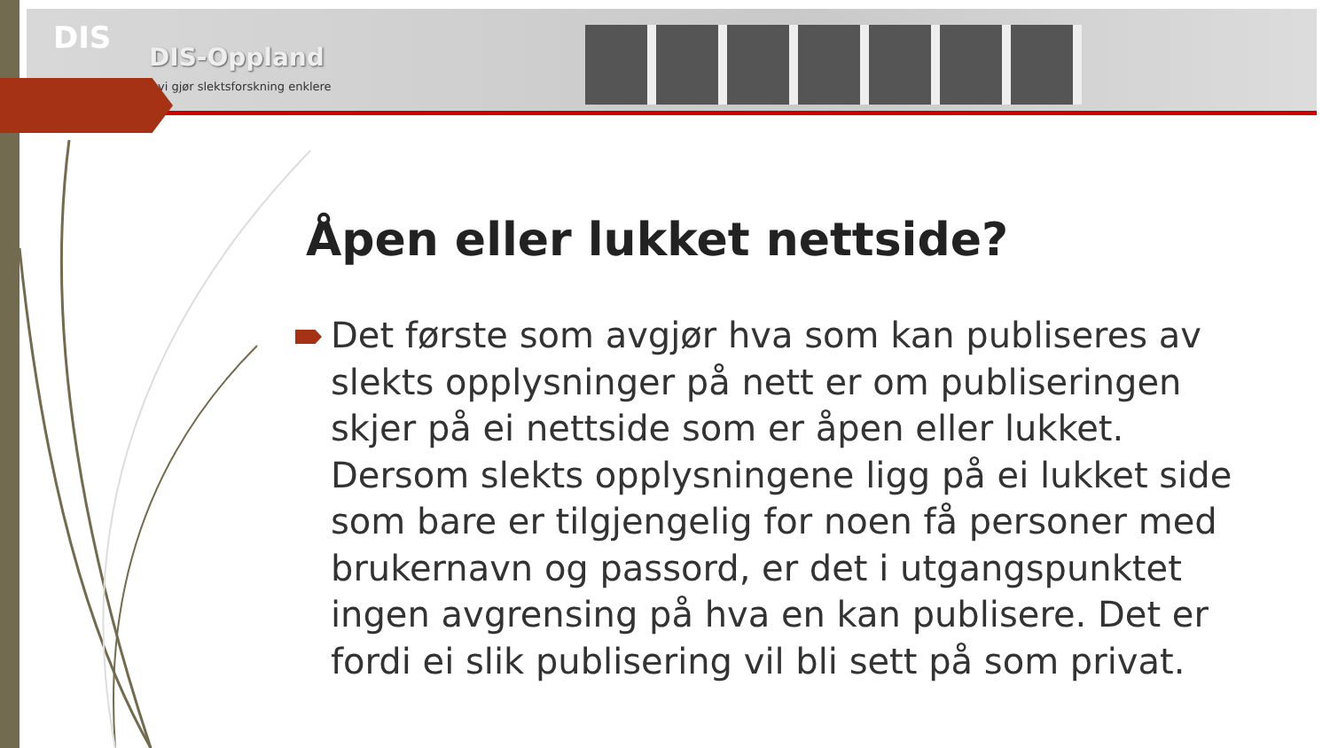DIS
DIS-Oppland
vi gjør slektsforskning enklere
Åpen eller lukket nettside?
Det første som avgjør hva som kan publiseres av slekts opplysninger på nett er om publiseringen skjer på ei nettside som er åpen eller lukket. Dersom slekts opplysningene ligg på ei lukket side som bare er tilgjengelig for noen få personer med brukernavn og passord, er det i utgangspunktet ingen avgrensing på hva en kan publisere. Det er fordi ei slik publisering vil bli sett på som privat.